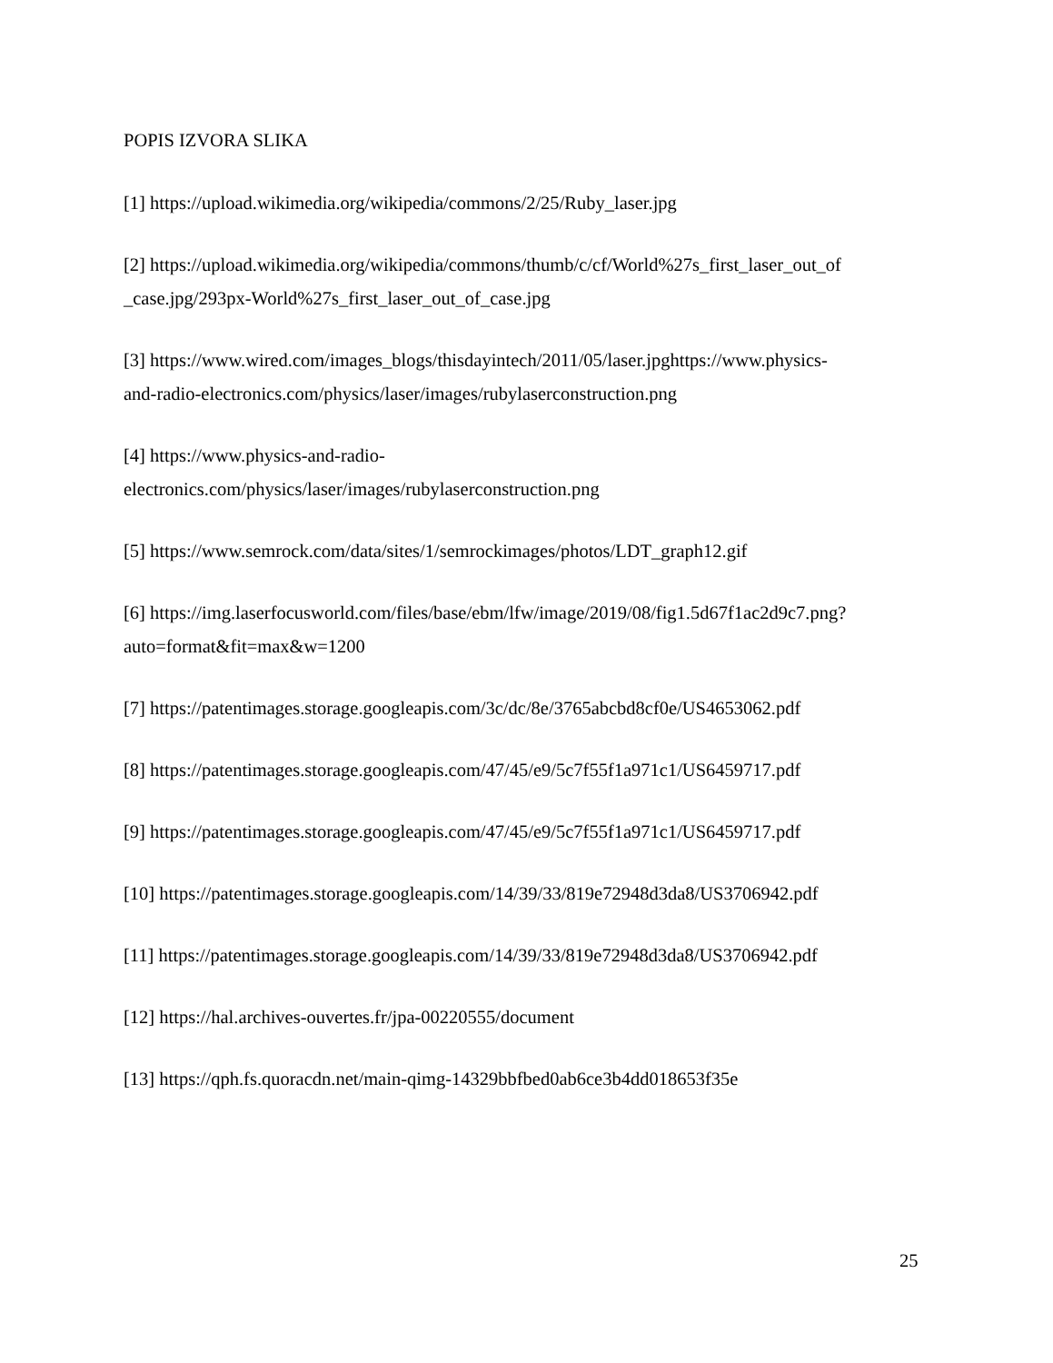POPIS IZVORA SLIKA
[1] https://upload.wikimedia.org/wikipedia/commons/2/25/Ruby_laser.jpg
[2] https://upload.wikimedia.org/wikipedia/commons/thumb/c/cf/World%27s_first_laser_out_of
_case.jpg/293px-World%27s_first_laser_out_of_case.jpg
[3] https://www.wired.com/images_blogs/thisdayintech/2011/05/laser.jpghttps://www.physics-
and-radio-electronics.com/physics/laser/images/rubylaserconstruction.png
[4] https://www.physics-and-radio-
electronics.com/physics/laser/images/rubylaserconstruction.png
[5] https://www.semrock.com/data/sites/1/semrockimages/photos/LDT_graph12.gif
[6] https://img.laserfocusworld.com/files/base/ebm/lfw/image/2019/08/fig1.5d67f1ac2d9c7.png?
auto=format&fit=max&w=1200
[7] https://patentimages.storage.googleapis.com/3c/dc/8e/3765abcbd8cf0e/US4653062.pdf
[8] https://patentimages.storage.googleapis.com/47/45/e9/5c7f55f1a971c1/US6459717.pdf
[9] https://patentimages.storage.googleapis.com/47/45/e9/5c7f55f1a971c1/US6459717.pdf
[10] https://patentimages.storage.googleapis.com/14/39/33/819e72948d3da8/US3706942.pdf
[11] https://patentimages.storage.googleapis.com/14/39/33/819e72948d3da8/US3706942.pdf
[12] https://hal.archives-ouvertes.fr/jpa-00220555/document
[13] https://qph.fs.quoracdn.net/main-qimg-14329bbfbed0ab6ce3b4dd018653f35e
25